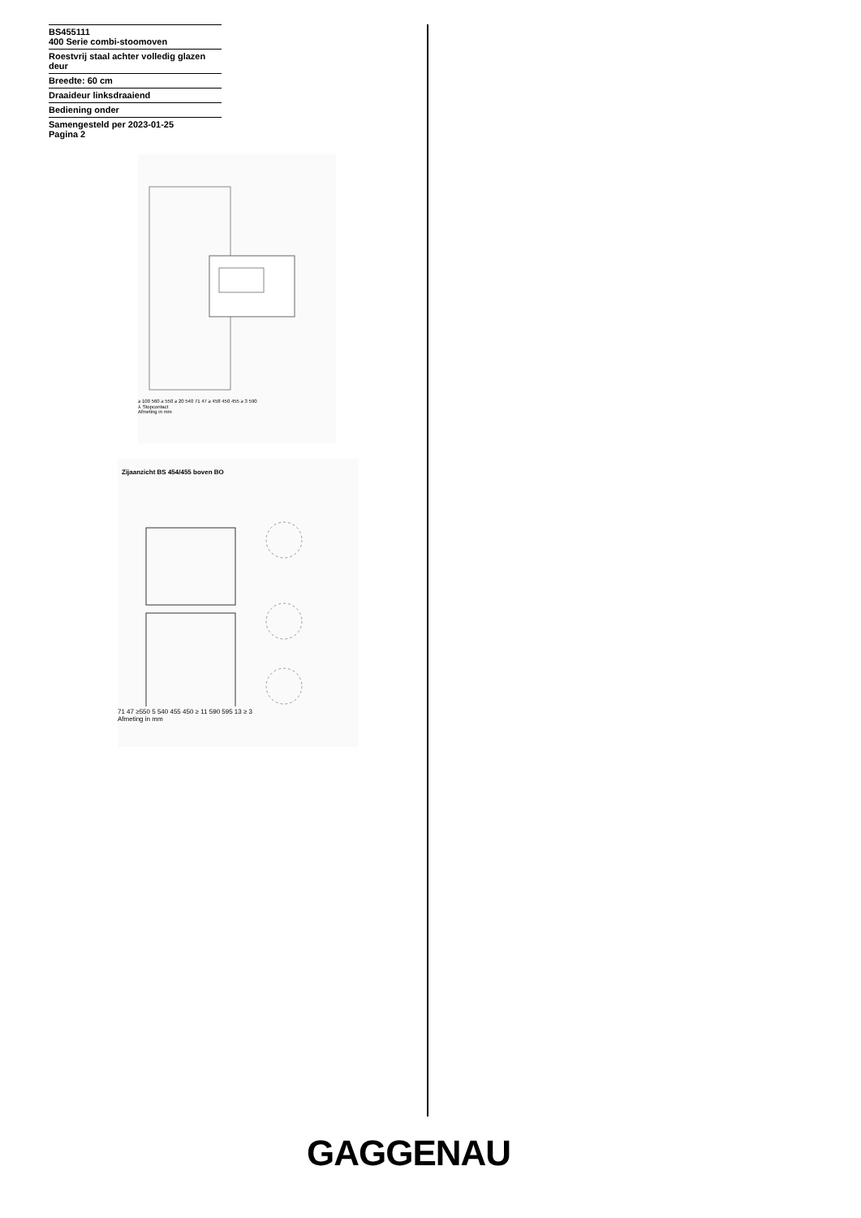BS455111
400 Serie combi-stoomoven
Roestvrij staal achter volledig glazen deur
Breedte: 60 cm
Draaideur linksdraaiend
Bediening onder
Samengesteld per 2023-01-25
Pagina 2
≥ 100 560 ≥ 550 ≥ 20 540 71 47 ≥ 458 450 455 ≥ 3 590
⅄ Stopcontact
Afmeting in mm
Zijaanzicht BS 454/455 boven BO
71 47 ≥550 5 540 455 450 ≥ 11 590 595 13 ≥ 3
Afmeting in mm
GAGGENAU